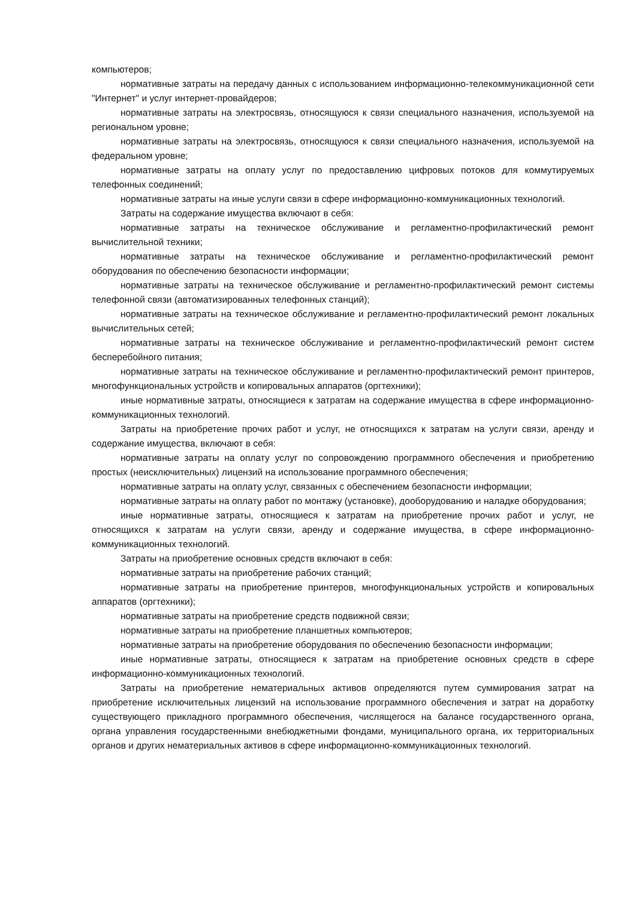компьютеров;
нормативные затраты на передачу данных с использованием информационно-телекоммуникационной сети "Интернет" и услуг интернет-провайдеров;
нормативные затраты на электросвязь, относящуюся к связи специального назначения, используемой на региональном уровне;
нормативные затраты на электросвязь, относящуюся к связи специального назначения, используемой на федеральном уровне;
нормативные затраты на оплату услуг по предоставлению цифровых потоков для коммутируемых телефонных соединений;
нормативные затраты на иные услуги связи в сфере информационно-коммуникационных технологий.
Затраты на содержание имущества включают в себя:
нормативные затраты на техническое обслуживание и регламентно-профилактический ремонт вычислительной техники;
нормативные затраты на техническое обслуживание и регламентно-профилактический ремонт оборудования по обеспечению безопасности информации;
нормативные затраты на техническое обслуживание и регламентно-профилактический ремонт системы телефонной связи (автоматизированных телефонных станций);
нормативные затраты на техническое обслуживание и регламентно-профилактический ремонт локальных вычислительных сетей;
нормативные затраты на техническое обслуживание и регламентно-профилактический ремонт систем бесперебойного питания;
нормативные затраты на техническое обслуживание и регламентно-профилактический ремонт принтеров, многофункциональных устройств и копировальных аппаратов (оргтехники);
иные нормативные затраты, относящиеся к затратам на содержание имущества в сфере информационно-коммуникационных технологий.
Затраты на приобретение прочих работ и услуг, не относящихся к затратам на услуги связи, аренду и содержание имущества, включают в себя:
нормативные затраты на оплату услуг по сопровождению программного обеспечения и приобретению простых (неисключительных) лицензий на использование программного обеспечения;
нормативные затраты на оплату услуг, связанных с обеспечением безопасности информации;
нормативные затраты на оплату работ по монтажу (установке), дооборудованию и наладке оборудования;
иные нормативные затраты, относящиеся к затратам на приобретение прочих работ и услуг, не относящихся к затратам на услуги связи, аренду и содержание имущества, в сфере информационно-коммуникационных технологий.
Затраты на приобретение основных средств включают в себя:
нормативные затраты на приобретение рабочих станций;
нормативные затраты на приобретение принтеров, многофункциональных устройств и копировальных аппаратов (оргтехники);
нормативные затраты на приобретение средств подвижной связи;
нормативные затраты на приобретение планшетных компьютеров;
нормативные затраты на приобретение оборудования по обеспечению безопасности информации;
иные нормативные затраты, относящиеся к затратам на приобретение основных средств в сфере информационно-коммуникационных технологий.
Затраты на приобретение нематериальных активов определяются путем суммирования затрат на приобретение исключительных лицензий на использование программного обеспечения и затрат на доработку существующего прикладного программного обеспечения, числящегося на балансе государственного органа, органа управления государственными внебюджетными фондами, муниципального органа, их территориальных органов и других нематериальных активов в сфере информационно-коммуникационных технологий.